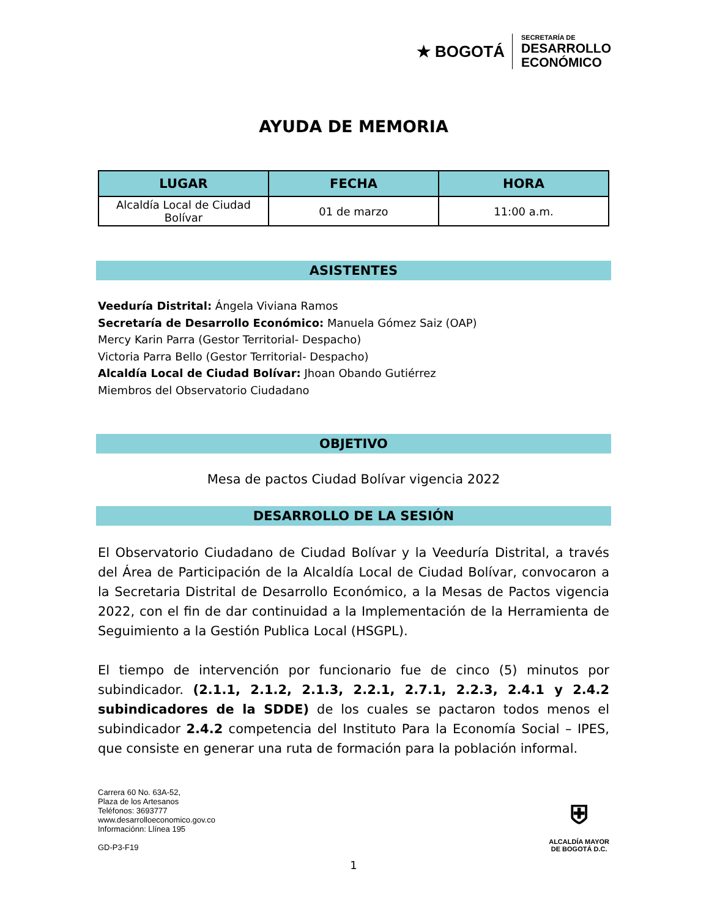★ BOGOTÁ
SECRETARÍA DE
DESARROLLO
ECONÓMICO
AYUDA DE MEMORIA
| LUGAR | FECHA | HORA |
| --- | --- | --- |
| Alcaldía Local de Ciudad Bolívar | 01 de marzo | 11:00 a.m. |
ASISTENTES
Veeduría Distrital: Ángela Viviana Ramos
Secretaría de Desarrollo Económico: Manuela Gómez Saiz (OAP)
Mercy Karin Parra (Gestor Territorial- Despacho)
Victoria Parra Bello (Gestor Territorial- Despacho)
Alcaldía Local de Ciudad Bolívar: Jhoan Obando Gutiérrez
Miembros del Observatorio Ciudadano
OBJETIVO
Mesa de pactos Ciudad Bolívar vigencia 2022
DESARROLLO DE LA SESIÓN
El Observatorio Ciudadano de Ciudad Bolívar y la Veeduría Distrital, a través del Área de Participación de la Alcaldía Local de Ciudad Bolívar, convocaron a la Secretaria Distrital de Desarrollo Económico, a la Mesas de Pactos vigencia 2022, con el fin de dar continuidad a la Implementación de la Herramienta de Seguimiento a la Gestión Publica Local (HSGPL).
El tiempo de intervención por funcionario fue de cinco (5) minutos por subindicador. (2.1.1, 2.1.2, 2.1.3, 2.2.1, 2.7.1, 2.2.3, 2.4.1 y 2.4.2 subindicadores de la SDDE) de los cuales se pactaron todos menos el subindicador 2.4.2 competencia del Instituto Para la Economía Social – IPES, que consiste en generar una ruta de formación para la población informal.
Carrera 60 No. 63A-52,
Plaza de los Artesanos
Teléfonos: 3693777
www.desarrolloeconomico.gov.co
Informaciónn: Llínea 195
GD-P3-F19
⛨
ALCALDÍA MAYOR
DE BOGOTÁ D.C.
1